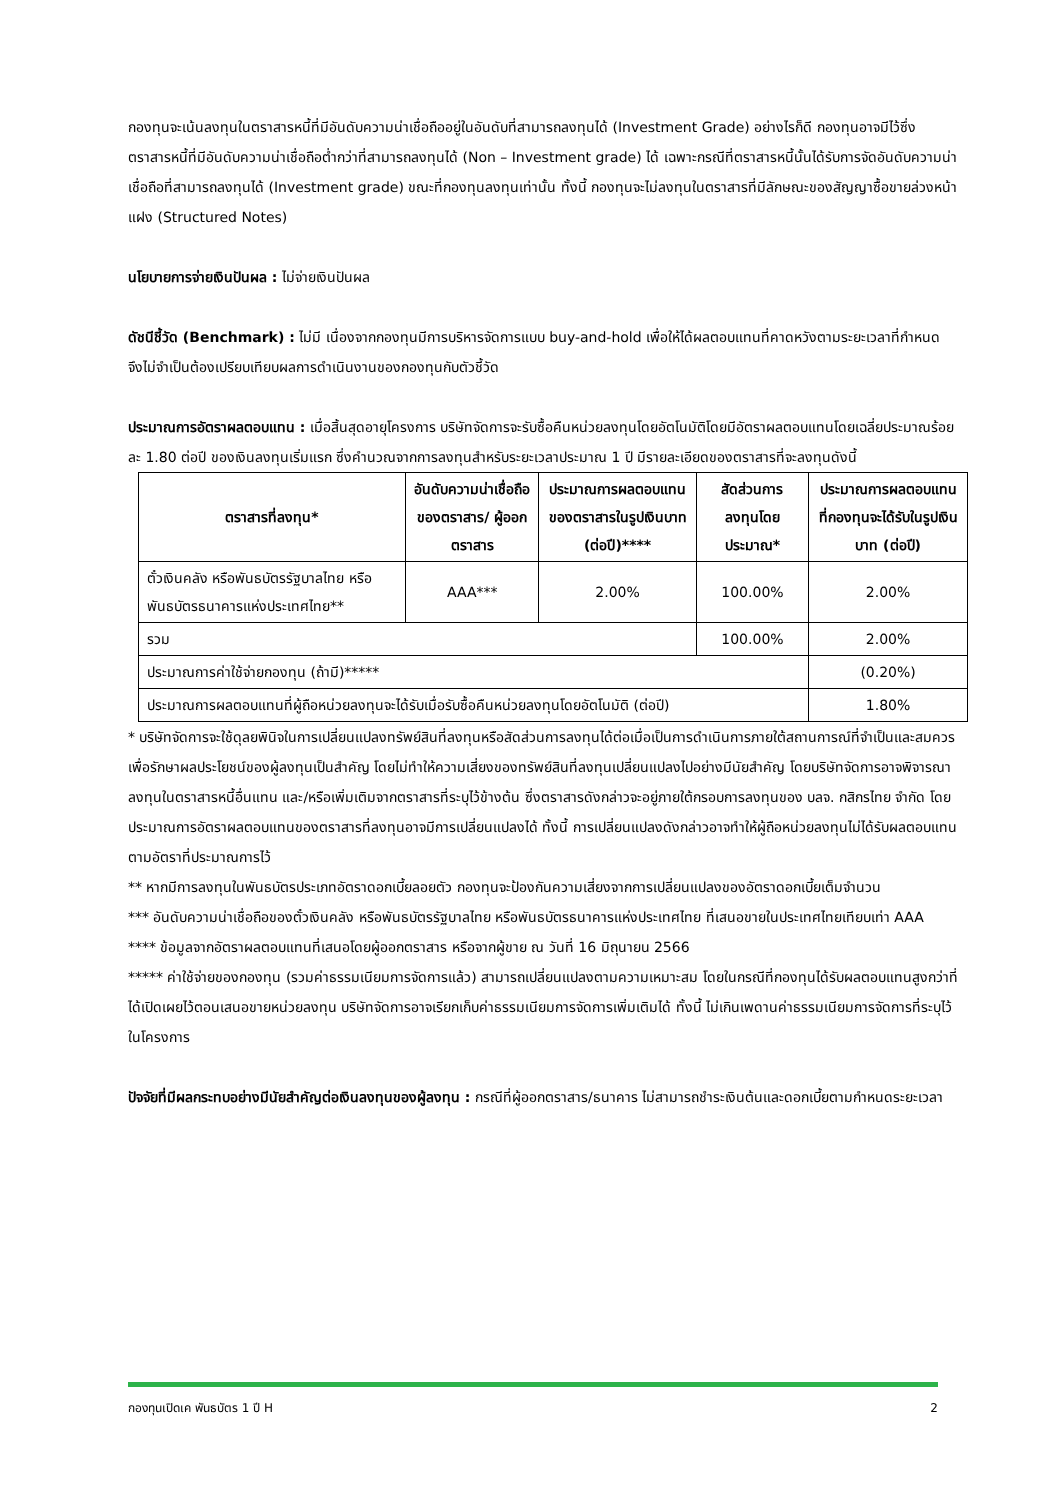กองทุนจะเน้นลงทุนในตราสารหนี้ที่มีอันดับความน่าเชื่อถืออยู่ในอันดับที่สามารถลงทุนได้ (Investment Grade) อย่างไรก็ดี กองทุนอาจมีไว้ซึ่งตราสารหนี้ที่มีอันดับความน่าเชื่อถือต่ำกว่าที่สามารถลงทุนได้ (Non – Investment grade) ได้ เฉพาะกรณีที่ตราสารหนี้นั้นได้รับการจัดอันดับความน่าเชื่อถือที่สามารถลงทุนได้ (Investment grade) ขณะที่กองทุนลงทุนเท่านั้น ทั้งนี้ กองทุนจะไม่ลงทุนในตราสารที่มีลักษณะของสัญญาซื้อขายล่วงหน้าแฝง (Structured Notes)
นโยบายการจ่ายเงินปันผล : ไม่จ่ายเงินปันผล
ดัชนีชี้วัด (Benchmark) : ไม่มี เนื่องจากกองทุนมีการบริหารจัดการแบบ buy-and-hold เพื่อให้ได้ผลตอบแทนที่คาดหวังตามระยะเวลาที่กำหนด จึงไม่จำเป็นต้องเปรียบเทียบผลการดำเนินงานของกองทุนกับตัวชี้วัด
ประมาณการอัตราผลตอบแทน : เมื่อสิ้นสุดอายุโครงการ บริษัทจัดการจะรับซื้อคืนหน่วยลงทุนโดยอัตโนมัติโดยมีอัตราผลตอบแทนโดยเฉลี่ยประมาณร้อยละ 1.80 ต่อปี ของเงินลงทุนเริ่มแรก ซึ่งคำนวณจากการลงทุนสำหรับระยะเวลาประมาณ 1 ปี มีรายละเอียดของตราสารที่จะลงทุนดังนี้
| ตราสารที่ลงทุน* | อันดับความน่าเชื่อถือของตราสาร/ ผู้ออกตราสาร | ประมาณการผลตอบแทนของตราสารในรูปเงินบาท (ต่อปี)**** | สัดส่วนการลงทุนโดยประมาณ* | ประมาณการผลตอบแทนที่กองทุนจะได้รับในรูปเงินบาท (ต่อปี) |
| --- | --- | --- | --- | --- |
| ตั๋วเงินคลัง หรือพันธบัตรรัฐบาลไทย หรือพันธบัตรธนาคารแห่งประเทศไทย** | AAA*** | 2.00% | 100.00% | 2.00% |
| รวม | | | 100.00% | 2.00% |
| ประมาณการค่าใช้จ่ายกองทุน (ถ้ามี)***** | | | | (0.20%) |
| ประมาณการผลตอบแทนที่ผู้ถือหน่วยลงทุนจะได้รับเมื่อรับซื้อคืนหน่วยลงทุนโดยอัตโนมัติ (ต่อปี) | | | | 1.80% |
* บริษัทจัดการจะใช้ดุลยพินิจในการเปลี่ยนแปลงทรัพย์สินที่ลงทุนหรือสัดส่วนการลงทุนได้ต่อเมื่อเป็นการดำเนินการภายใต้สถานการณ์ที่จำเป็นและสมควร เพื่อรักษาผลประโยชน์ของผู้ลงทุนเป็นสำคัญ โดยไม่ทำให้ความเสี่ยงของทรัพย์สินที่ลงทุนเปลี่ยนแปลงไปอย่างมีนัยสำคัญ โดยบริษัทจัดการอาจพิจารณาลงทุนในตราสารหนี้อื่นแทน และ/หรือเพิ่มเติมจากตราสารที่ระบุไว้ข้างต้น ซึ่งตราสารดังกล่าวจะอยู่ภายใต้กรอบการลงทุนของ บลจ. กสิกรไทย จำกัด โดยประมาณการอัตราผลตอบแทนของตราสารที่ลงทุนอาจมีการเปลี่ยนแปลงได้ ทั้งนี้ การเปลี่ยนแปลงดังกล่าวอาจทำให้ผู้ถือหน่วยลงทุนไม่ได้รับผลตอบแทนตามอัตราที่ประมาณการไว้
** หากมีการลงทุนในพันธบัตรประเภทอัตราดอกเบี้ยลอยตัว กองทุนจะป้องกันความเสี่ยงจากการเปลี่ยนแปลงของอัตราดอกเบี้ยเต็มจำนวน
*** อันดับความน่าเชื่อถือของตั๋วเงินคลัง หรือพันธบัตรรัฐบาลไทย หรือพันธบัตรธนาคารแห่งประเทศไทย ที่เสนอขายในประเทศไทยเทียบเท่า AAA
**** ข้อมูลจากอัตราผลตอบแทนที่เสนอโดยผู้ออกตราสาร หรือจากผู้ขาย ณ วันที่ 16 มิถุนายน 2566
***** ค่าใช้จ่ายของกองทุน (รวมค่าธรรมเนียมการจัดการแล้ว) สามารถเปลี่ยนแปลงตามความเหมาะสม โดยในกรณีที่กองทุนได้รับผลตอบแทนสูงกว่าที่ได้เปิดเผยไว้ตอนเสนอขายหน่วยลงทุน บริษัทจัดการอาจเรียกเก็บค่าธรรมเนียมการจัดการเพิ่มเติมได้ ทั้งนี้ ไม่เกินเพดานค่าธรรมเนียมการจัดการที่ระบุไว้ในโครงการ
ปัจจัยที่มีผลกระทบอย่างมีนัยสำคัญต่อเงินลงทุนของผู้ลงทุน : กรณีที่ผู้ออกตราสาร/ธนาคาร ไม่สามารถชำระเงินต้นและดอกเบี้ยตามกำหนดระยะเวลา
กองทุนเปิดเค พันธบัตร 1 ปี H 2